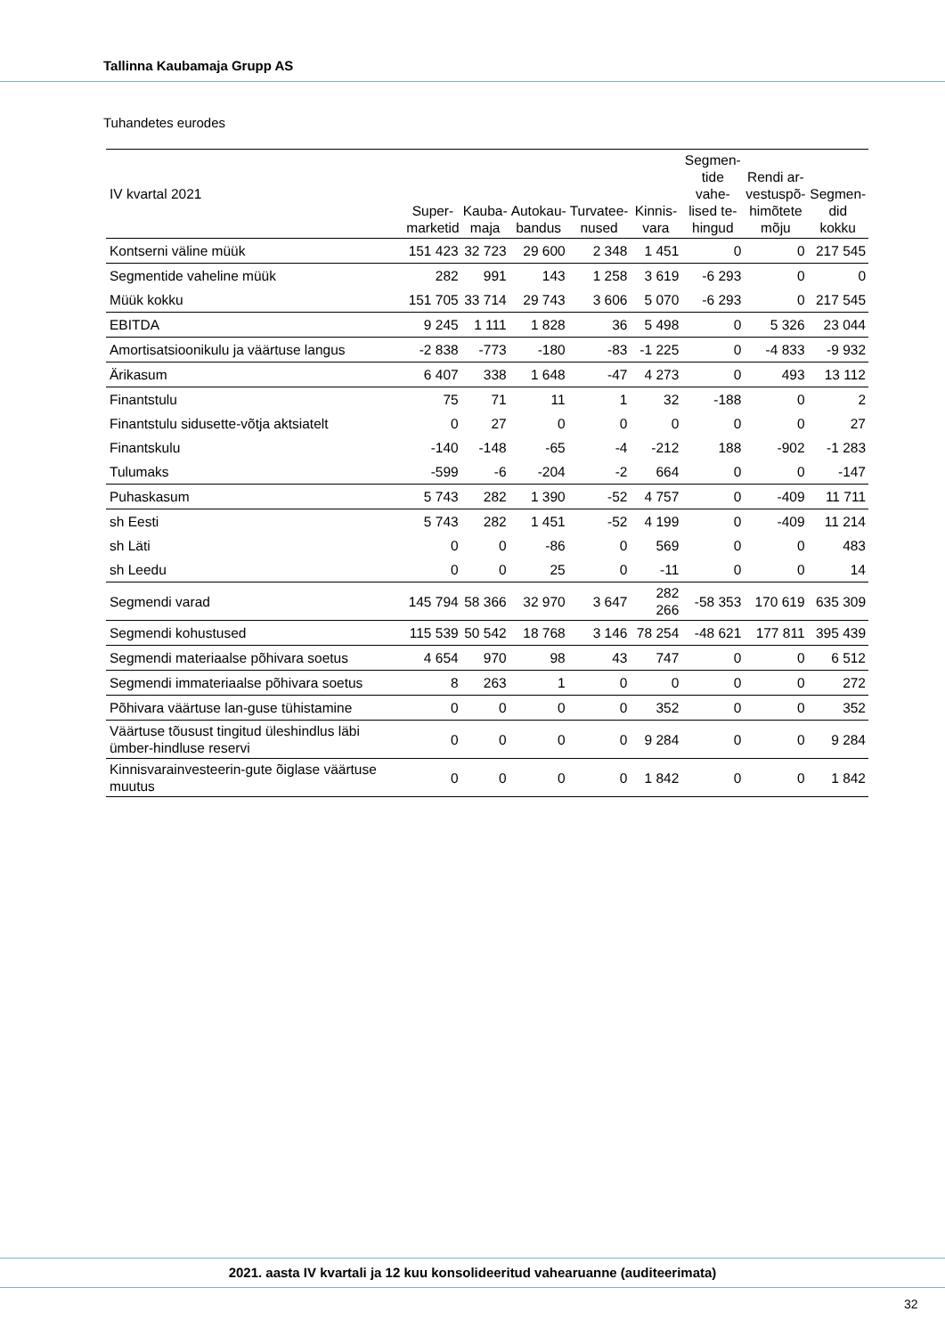Tallinna Kaubamaja Grupp AS
Tuhandetes eurodes
| IV kvartal 2021 | Super- marketid | Kauba- maja | Autokau- bandus | Turvatee- nused | Kinnis- vara | Segmen- tide vahe- lised te- hingud | Rendi ar- vestuspõ- himõtete mõju | Segmen- did kokku |
| --- | --- | --- | --- | --- | --- | --- | --- | --- |
| Kontserni väline müük | 151 423 | 32 723 | 29 600 | 2 348 | 1 451 | 0 | 0 | 217 545 |
| Segmentide vaheline müük | 282 | 991 | 143 | 1 258 | 3 619 | -6 293 | 0 | 0 |
| Müük kokku | 151 705 | 33 714 | 29 743 | 3 606 | 5 070 | -6 293 | 0 | 217 545 |
| EBITDA | 9 245 | 1 111 | 1 828 | 36 | 5 498 | 0 | 5 326 | 23 044 |
| Amortisatsioonikulu ja väärtuse langus | -2 838 | -773 | -180 | -83 | -1 225 | 0 | -4 833 | -9 932 |
| Ärikasum | 6 407 | 338 | 1 648 | -47 | 4 273 | 0 | 493 | 13 112 |
| Finantstulu | 75 | 71 | 11 | 1 | 32 | -188 | 0 | 2 |
| Finantstulu sidusette-võtja aktsiatelt | 0 | 27 | 0 | 0 | 0 | 0 | 0 | 27 |
| Finantskulu | -140 | -148 | -65 | -4 | -212 | 188 | -902 | -1 283 |
| Tulumaks | -599 | -6 | -204 | -2 | 664 | 0 | 0 | -147 |
| Puhaskasum | 5 743 | 282 | 1 390 | -52 | 4 757 | 0 | -409 | 11 711 |
| sh Eesti | 5 743 | 282 | 1 451 | -52 | 4 199 | 0 | -409 | 11 214 |
| sh Läti | 0 | 0 | -86 | 0 | 569 | 0 | 0 | 483 |
| sh Leedu | 0 | 0 | 25 | 0 | -11 | 0 | 0 | 14 |
| Segmendi varad | 145 794 | 58 366 | 32 970 | 3 647 | 282 266 | -58 353 | 170 619 | 635 309 |
| Segmendi kohustused | 115 539 | 50 542 | 18 768 | 3 146 | 78 254 | -48 621 | 177 811 | 395 439 |
| Segmendi materiaalse põhivara soetus | 4 654 | 970 | 98 | 43 | 747 | 0 | 0 | 6 512 |
| Segmendi immateriaalse põhivara soetus | 8 | 263 | 1 | 0 | 0 | 0 | 0 | 272 |
| Põhivara väärtuse lan-guse tühistamine | 0 | 0 | 0 | 0 | 352 | 0 | 0 | 352 |
| Väärtuse tõusust tingitud üleshindlus läbi ümber-hindluse reservi | 0 | 0 | 0 | 0 | 9 284 | 0 | 0 | 9 284 |
| Kinnisvarainvesteerin-gute õiglase väärtuse muutus | 0 | 0 | 0 | 0 | 1 842 | 0 | 0 | 1 842 |
2021. aasta IV kvartali ja 12 kuu konsolideeritud vahearuanne (auditeerimata)
32